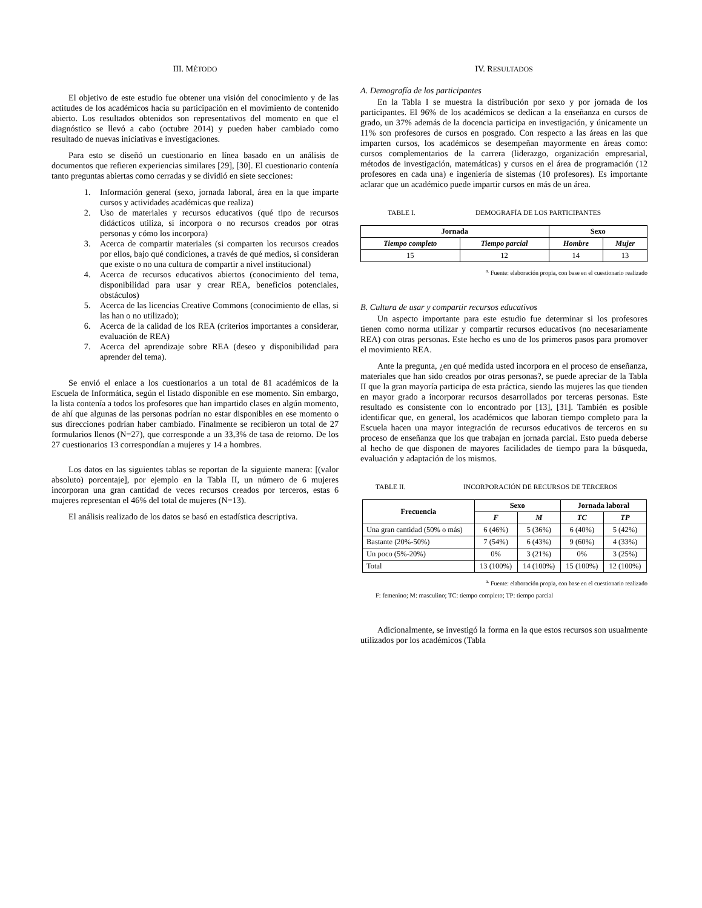III. MÉTODO
El objetivo de este estudio fue obtener una visión del conocimiento y de las actitudes de los académicos hacia su participación en el movimiento de contenido abierto. Los resultados obtenidos son representativos del momento en que el diagnóstico se llevó a cabo (octubre 2014) y pueden haber cambiado como resultado de nuevas iniciativas e investigaciones.
Para esto se diseñó un cuestionario en línea basado en un análisis de documentos que refieren experiencias similares [29], [30]. El cuestionario contenía tanto preguntas abiertas como cerradas y se dividió en siete secciones:
1. Información general (sexo, jornada laboral, área en la que imparte cursos y actividades académicas que realiza)
2. Uso de materiales y recursos educativos (qué tipo de recursos didácticos utiliza, si incorpora o no recursos creados por otras personas y cómo los incorpora)
3. Acerca de compartir materiales (si comparten los recursos creados por ellos, bajo qué condiciones, a través de qué medios, si consideran que existe o no una cultura de compartir a nivel institucional)
4. Acerca de recursos educativos abiertos (conocimiento del tema, disponibilidad para usar y crear REA, beneficios potenciales, obstáculos)
5. Acerca de las licencias Creative Commons (conocimiento de ellas, si las han o no utilizado);
6. Acerca de la calidad de los REA (criterios importantes a considerar, evaluación de REA)
7. Acerca del aprendizaje sobre REA (deseo y disponibilidad para aprender del tema).
Se envió el enlace a los cuestionarios a un total de 81 académicos de la Escuela de Informática, según el listado disponible en ese momento. Sin embargo, la lista contenía a todos los profesores que han impartido clases en algún momento, de ahí que algunas de las personas podrían no estar disponibles en ese momento o sus direcciones podrían haber cambiado. Finalmente se recibieron un total de 27 formularios llenos (N=27), que corresponde a un 33,3% de tasa de retorno. De los 27 cuestionarios 13 correspondían a mujeres y 14 a hombres.
Los datos en las siguientes tablas se reportan de la siguiente manera: [(valor absoluto) porcentaje], por ejemplo en la Tabla II, un número de 6 mujeres incorporan una gran cantidad de veces recursos creados por terceros, estas 6 mujeres representan el 46% del total de mujeres (N=13).
El análisis realizado de los datos se basó en estadística descriptiva.
IV. RESULTADOS
A. Demografía de los participantes
En la Tabla I se muestra la distribución por sexo y por jornada de los participantes. El 96% de los académicos se dedican a la enseñanza en cursos de grado, un 37% además de la docencia participa en investigación, y únicamente un 11% son profesores de cursos en posgrado. Con respecto a las áreas en las que imparten cursos, los académicos se desempeñan mayormente en áreas como: cursos complementarios de la carrera (liderazgo, organización empresarial, métodos de investigación, matemáticas) y cursos en el área de programación (12 profesores en cada una) e ingeniería de sistemas (10 profesores). Es importante aclarar que un académico puede impartir cursos en más de un área.
TABLE I. DEMOGRAFÍA DE LOS PARTICIPANTES
| Jornada | | Sexo | |
| --- | --- | --- | --- |
| Tiempo completo | Tiempo parcial | Hombre | Mujer |
| 15 | 12 | 14 | 13 |
<sup>a.</sup> Fuente: elaboración propia, con base en el cuestionario realizado
B. Cultura de usar y compartir recursos educativos
Un aspecto importante para este estudio fue determinar si los profesores tienen como norma utilizar y compartir recursos educativos (no necesariamente REA) con otras personas. Este hecho es uno de los primeros pasos para promover el movimiento REA.
Ante la pregunta, ¿en qué medida usted incorpora en el proceso de enseñanza, materiales que han sido creados por otras personas?, se puede apreciar de la Tabla II que la gran mayoría participa de esta práctica, siendo las mujeres las que tienden en mayor grado a incorporar recursos desarrollados por terceras personas. Este resultado es consistente con lo encontrado por [13], [31]. También es posible identificar que, en general, los académicos que laboran tiempo completo para la Escuela hacen una mayor integración de recursos educativos de terceros en su proceso de enseñanza que los que trabajan en jornada parcial. Esto pueda deberse al hecho de que disponen de mayores facilidades de tiempo para la búsqueda, evaluación y adaptación de los mismos.
TABLE II. INCORPORACIÓN DE RECURSOS DE TERCEROS
| Frecuencia | Sexo | | Jornada laboral | |
| --- | --- | --- | --- | --- |
| | F | M | TC | TP |
| Una gran cantidad (50% o más) | 6 (46%) | 5 (36%) | 6 (40%) | 5 (42%) |
| Bastante (20%-50%) | 7 (54%) | 6 (43%) | 9 (60%) | 4 (33%) |
| Un poco (5%-20%) | 0% | 3 (21%) | 0% | 3 (25%) |
| Total | 13 (100%) | 14 (100%) | 15 (100%) | 12 (100%) |
<sup>a.</sup> Fuente: elaboración propia, con base en el cuestionario realizado
F: femenino; M: masculino; TC: tiempo completo; TP: tiempo parcial
Adicionalmente, se investigó la forma en la que estos recursos son usualmente utilizados por los académicos (Tabla